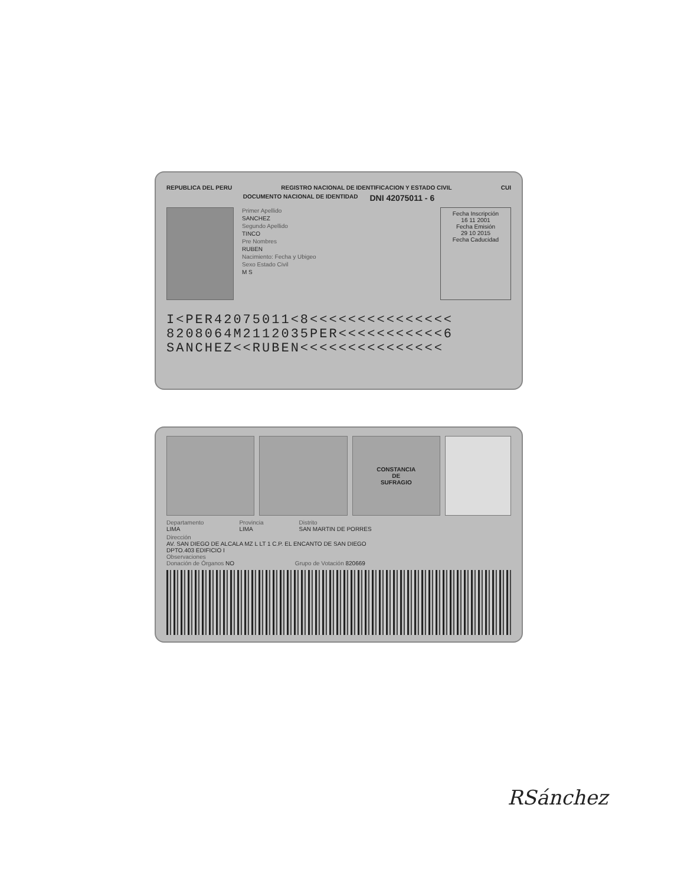REPUBLICA DEL PERU REGISTRO NACIONAL DE IDENTIFICACION Y ESTADO CIVIL CUI
DOCUMENTO NACIONAL DE IDENTIDAD DNI 42075011 - 6
Primer Apellido
SANCHEZ
Segundo Apellido
TINCO
Pre Nombres
RUBEN
Nacimiento: Fecha y Ubigeo
Sexo Estado Civil
M S
Fecha Inscripción
16 11 2001
Fecha Emisión
29 10 2015
Fecha Caducidad
I<PER42075011<8<<<<<<<<<<<<<<<
8208064M2112035PER<<<<<<<<<<<6
SANCHEZ<<RUBEN<<<<<<<<<<<<<<<
CONSTANCIA
DE
SUFRAGIO
Departamento
LIMA
Provincia
LIMA
Distrito
SAN MARTIN DE PORRES
Dirección
AV. SAN DIEGO DE ALCALA MZ L LT 1 C.P. EL ENCANTO DE SAN DIEGO
DPTO.403 EDIFICIO I
Observaciones
Donación de Órganos NO Grupo de Votación 820669
RSánchez